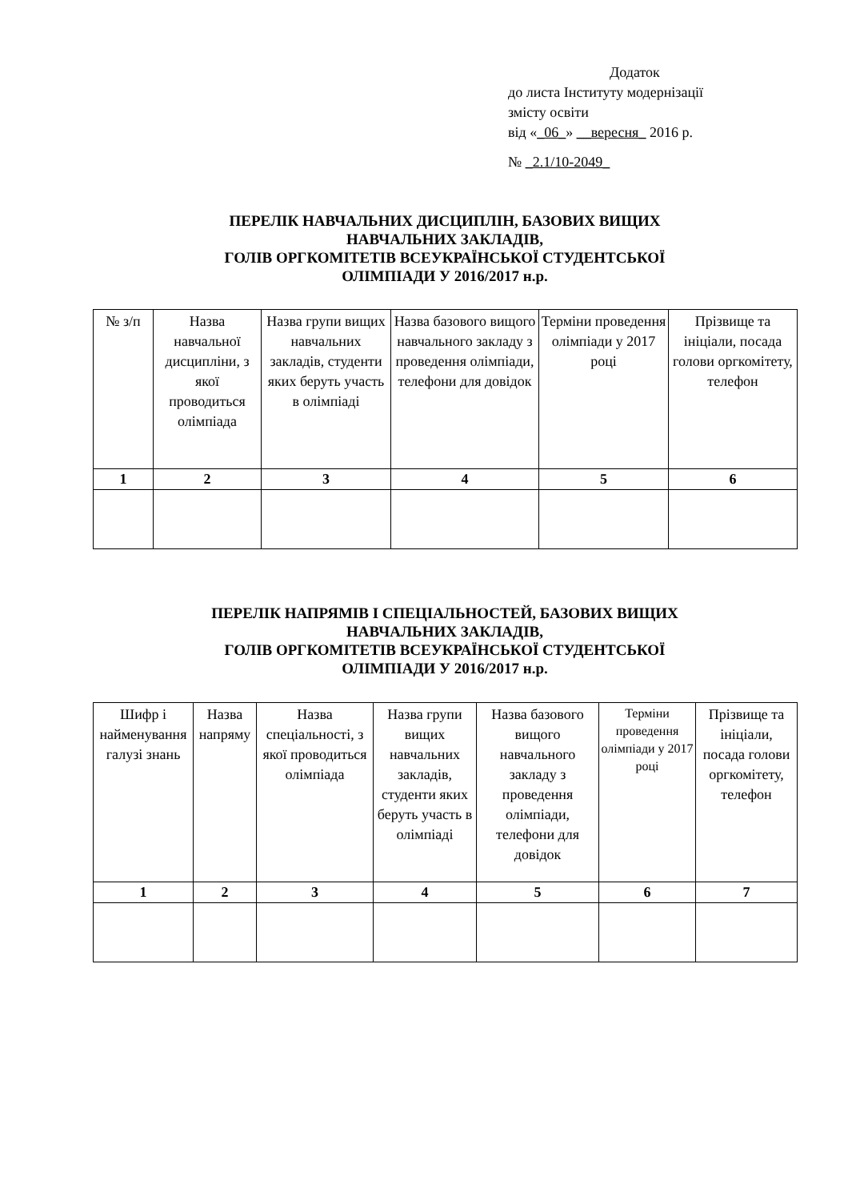Додаток
до листа Інституту модернізації
змісту освіти
від «_06_» __вересня_ 2016 р.
№ _2.1/10-2049_
ПЕРЕЛІК НАВЧАЛЬНИХ ДИСЦИПЛІН, БАЗОВИХ ВИЩИХ
НАВЧАЛЬНИХ ЗАКЛАДІВ,
ГОЛІВ ОРГКОМІТЕТІВ ВСЕУКРАЇНСЬКОЇ СТУДЕНТСЬКОЇ
ОЛІМПІАДИ У 2016/2017 н.р.
| № з/п | Назва навчальної дисципліни, з якої проводиться олімпіада | Назва групи вищих навчальних закладів, студенти яких беруть участь в олімпіаді | Назва базового вищого навчального закладу з проведення олімпіади, телефони для довідок | Терміни проведення олімпіади у 2017 році | Прізвище та ініціали, посада голови оргкомітету, телефон |
| --- | --- | --- | --- | --- | --- |
| 1 | 2 | 3 | 4 | 5 | 6 |
ПЕРЕЛІК НАПРЯМІВ І СПЕЦІАЛЬНОСТЕЙ, БАЗОВИХ ВИЩИХ
НАВЧАЛЬНИХ ЗАКЛАДІВ,
ГОЛІВ ОРГКОМІТЕТІВ ВСЕУКРАЇНСЬКОЇ СТУДЕНТСЬКОЇ
ОЛІМПІАДИ У 2016/2017 н.р.
| Шифр і найменування галузі знань | Назва напряму | Назва спеціальності, з якої проводиться олімпіада | Назва групи вищих навчальних закладів, студенти яких беруть участь в олімпіаді | Назва базового вищого навчального закладу з проведення олімпіади, телефони для довідок | Терміни проведення олімпіади у 2017 році | Прізвище та ініціали, посада голови оргкомітету, телефон |
| --- | --- | --- | --- | --- | --- | --- |
| 1 | 2 | 3 | 4 | 5 | 6 | 7 |